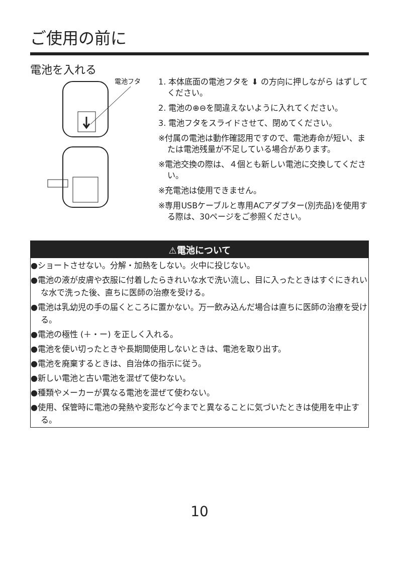ご使用の前に
電池を入れる
電池フタ
1. 本体底面の電池フタを ⬇ の方向に押しながら はずしてください。
2. 電池の⊕⊖を間違えないように入れてください。
3. 電池フタをスライドさせて、閉めてください。
※付属の電池は動作確認用ですので、電池寿命が短い、または電池残量が不足している場合があります。
※電池交換の際は、４個とも新しい電池に交換してください。
※充電池は使用できません。
※専用USBケーブルと専用ACアダプター(別売品)を使用する際は、30ページをご参照ください。
⚠電池について
●ショートさせない。分解・加熱をしない。火中に投じない。
●電池の液が皮膚や衣服に付着したらきれいな水で洗い流し、目に入ったときはすぐにきれいな水で洗った後、直ちに医師の治療を受ける。
●電池は乳幼児の手の届くところに置かない。万一飲み込んだ場合は直ちに医師の治療を受ける。
●電池の極性 (＋・ー) を正しく入れる。
●電池を使い切ったときや長期間使用しないときは、電池を取り出す。
●電池を廃棄するときは、自治体の指示に従う。
●新しい電池と古い電池を混ぜて使わない。
●種類やメーカーが異なる電池を混ぜて使わない。
●使用、保管時に電池の発熱や変形など今までと異なることに気づいたときは使用を中止する。
10